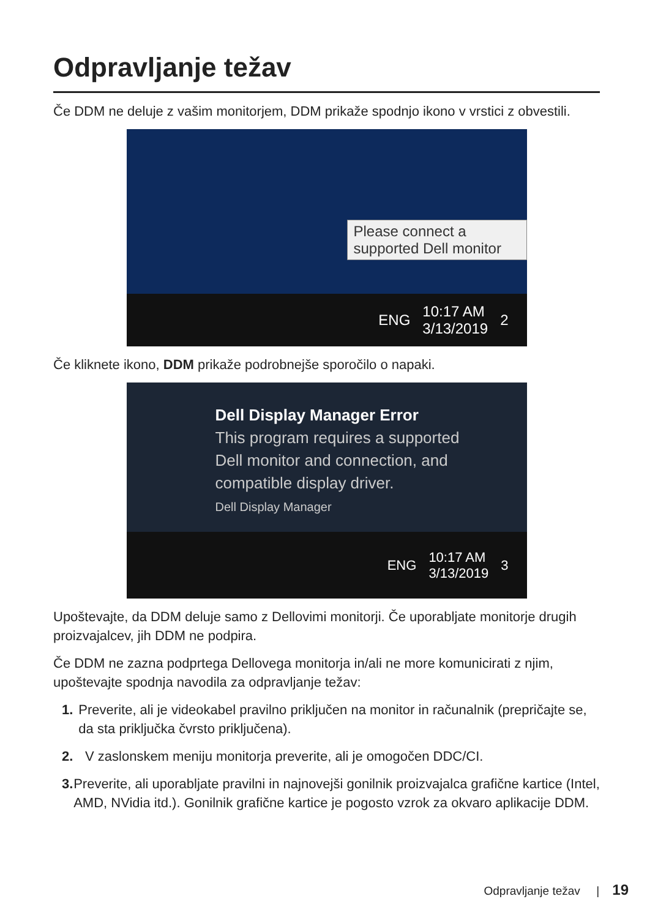Odpravljanje težav
Če DDM ne deluje z vašim monitorjem, DDM prikaže spodnjo ikono v vrstici z obvestili.
Please connect a supported Dell monitor
ENG 10:17 AM
3/13/2019 2
Če kliknete ikono, DDM prikaže podrobnejše sporočilo o napaki.
Dell Display Manager Error
This program requires a supported
Dell monitor and connection, and
compatible display driver.
Dell Display Manager
ENG 10:17 AM
3/13/2019 3
Upoštevajte, da DDM deluje samo z Dellovimi monitorji. Če uporabljate monitorje drugih proizvajalcev, jih DDM ne podpira.
Če DDM ne zazna podprtega Dellovega monitorja in/ali ne more komunicirati z njim, upoštevajte spodnja navodila za odpravljanje težav:
1. Preverite, ali je videokabel pravilno priključen na monitor in računalnik (prepričajte se, da sta priključka čvrsto priključena).
2. V zaslonskem meniju monitorja preverite, ali je omogočen DDC/CI.
3. Preverite, ali uporabljate pravilni in najnovejši gonilnik proizvajalca grafične kartice (Intel, AMD, NVidia itd.). Gonilnik grafične kartice je pogosto vzrok za okvaro aplikacije DDM.
Odpravljanje težav | 19